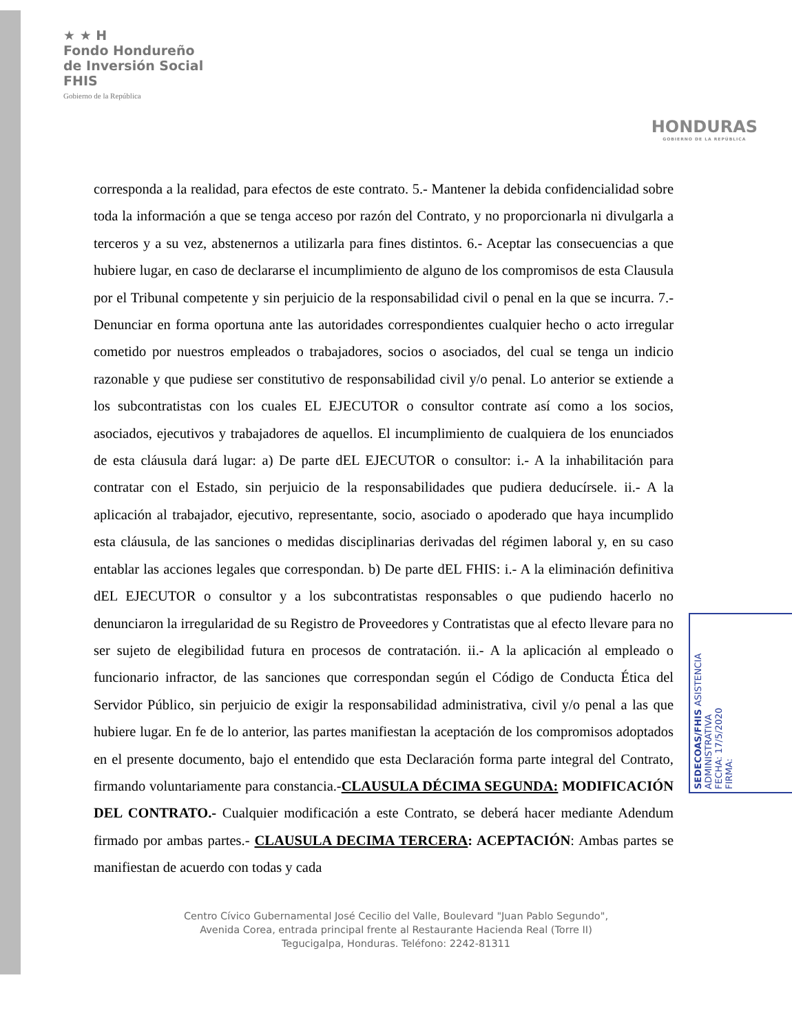★ ★ H
Fondo Hondureño
de Inversión Social
FHIS
Gobierno de la República
HONDURAS
GOBIERNO DE LA REPÚBLICA
corresponda a la realidad, para efectos de este contrato. 5.- Mantener la debida confidencialidad sobre toda la información a que se tenga acceso por razón del Contrato, y no proporcionarla ni divulgarla a terceros y a su vez, abstenernos a utilizarla para fines distintos. 6.- Aceptar las consecuencias a que hubiere lugar, en caso de declararse el incumplimiento de alguno de los compromisos de esta Clausula por el Tribunal competente y sin perjuicio de la responsabilidad civil o penal en la que se incurra. 7.- Denunciar en forma oportuna ante las autoridades correspondientes cualquier hecho o acto irregular cometido por nuestros empleados o trabajadores, socios o asociados, del cual se tenga un indicio razonable y que pudiese ser constitutivo de responsabilidad civil y/o penal. Lo anterior se extiende a los subcontratistas con los cuales EL EJECUTOR o consultor contrate así como a los socios, asociados, ejecutivos y trabajadores de aquellos. El incumplimiento de cualquiera de los enunciados de esta cláusula dará lugar: a) De parte dEL EJECUTOR o consultor: i.- A la inhabilitación para contratar con el Estado, sin perjuicio de la responsabilidades que pudiera deducírsele. ii.- A la aplicación al trabajador, ejecutivo, representante, socio, asociado o apoderado que haya incumplido esta cláusula, de las sanciones o medidas disciplinarias derivadas del régimen laboral y, en su caso entablar las acciones legales que correspondan. b) De parte dEL FHIS: i.- A la eliminación definitiva dEL EJECUTOR o consultor y a los subcontratistas responsables o que pudiendo hacerlo no denunciaron la irregularidad de su Registro de Proveedores y Contratistas que al efecto llevare para no ser sujeto de elegibilidad futura en procesos de contratación. ii.- A la aplicación al empleado o funcionario infractor, de las sanciones que correspondan según el Código de Conducta Ética del Servidor Público, sin perjuicio de exigir la responsabilidad administrativa, civil y/o penal a las que hubiere lugar. En fe de lo anterior, las partes manifiestan la aceptación de los compromisos adoptados en el presente documento, bajo el entendido que esta Declaración forma parte integral del Contrato, firmando voluntariamente para constancia.-CLAUSULA DÉCIMA SEGUNDA: MODIFICACIÓN DEL CONTRATO.- Cualquier modificación a este Contrato, se deberá hacer mediante Adendum firmado por ambas partes.- CLAUSULA DECIMA TERCERA: ACEPTACIÓN: Ambas partes se manifiestan de acuerdo con todas y cada
Centro Cívico Gubernamental José Cecilio del Valle, Boulevard "Juan Pablo Segundo",
Avenida Corea, entrada principal frente al Restaurante Hacienda Real (Torre II)
Tegucigalpa, Honduras. Teléfono: 2242-81311
SEDECOAS/FHIS ASISTENCIA ADMINISTRATIVA
FECHA: 17/5/2020
FIRMA: